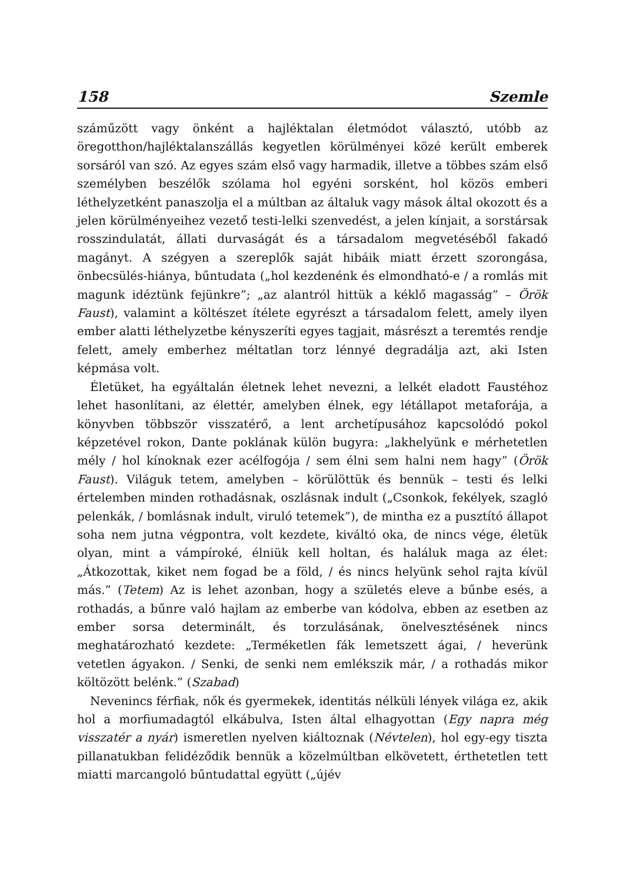158 Szemle
száműzött vagy önként a hajléktalan életmódot választó, utóbb az öregotthon/hajléktalanszállás kegyetlen körülményei közé került emberek sorsáról van szó. Az egyes szám első vagy harmadik, illetve a többes szám első személyben beszélők szólama hol egyéni sorsként, hol közös emberi léthelyzetként panaszolja el a múltban az általuk vagy mások által okozott és a jelen körülményeihez vezető testi-lelki szenvedést, a jelen kínjait, a sorstársak rosszindulatát, állati durvaságát és a társadalom megvetéséből fakadó magányt. A szégyen a szereplők saját hibáik miatt érzett szorongása, önbecsülés-hiánya, bűntudata („hol kezdenénk és elmondható-e / a romlás mit magunk idéztünk fejünkre”; „az alantról hittük a kéklő magasság” – Örök Faust), valamint a költészet ítélete egyrészt a társadalom felett, amely ilyen ember alatti léthelyzetbe kényszeríti egyes tagjait, másrészt a teremtés rendje felett, amely emberhez méltatlan torz lénnyé degradálja azt, aki Isten képmása volt.
Életüket, ha egyáltalán életnek lehet nevezni, a lelkét eladott Faustéhoz lehet hasonlítani, az élettér, amelyben élnek, egy létállapot metaforája, a könyvben többször visszatérő, a lent archetípusához kapcsolódó pokol képzetével rokon, Dante poklának külön bugyra: „lakhelyünk e mérhetetlen mély / hol kínoknak ezer acélfogója / sem élni sem halni nem hagy” (Örök Faust). Világuk tetem, amelyben – körülöttük és bennük – testi és lelki értelemben minden rothadásnak, oszlásnak indult („Csonkok, fekélyek, szagló pelenkák, / bomlásnak indult, viruló tetemek”), de mintha ez a pusztító állapot soha nem jutna végpontra, volt kezdete, kiváltó oka, de nincs vége, életük olyan, mint a vámpíroké, élniük kell holtan, és haláluk maga az élet: „Átkozottak, kiket nem fogad be a föld, / és nincs helyünk sehol rajta kívül más.” (Tetem) Az is lehet azonban, hogy a születés eleve a bűnbe esés, a rothadás, a bűnre való hajlam az emberbe van kódolva, ebben az esetben az ember sorsa determinált, és torzulásának, önelvesztésének nincs meghatározható kezdete: „Terméketlen fák lemetszett ágai, / heverünk vetetlen ágyakon. / Senki, de senki nem emlékszik már, / a rothadás mikor költözött belénk.” (Szabad)
Nevenincs férfiak, nők és gyermekek, identitás nélküli lények világa ez, akik hol a morfiumadagtól elkábulva, Isten által elhagyottan (Egy napra még visszatér a nyár) ismeretlen nyelven kiáltoznak (Névtelen), hol egy-egy tiszta pillanatukban felidéződik bennük a közelmúltban elkövetett, érthetetlen tett miatti marcangoló bűntudattal együtt („újév